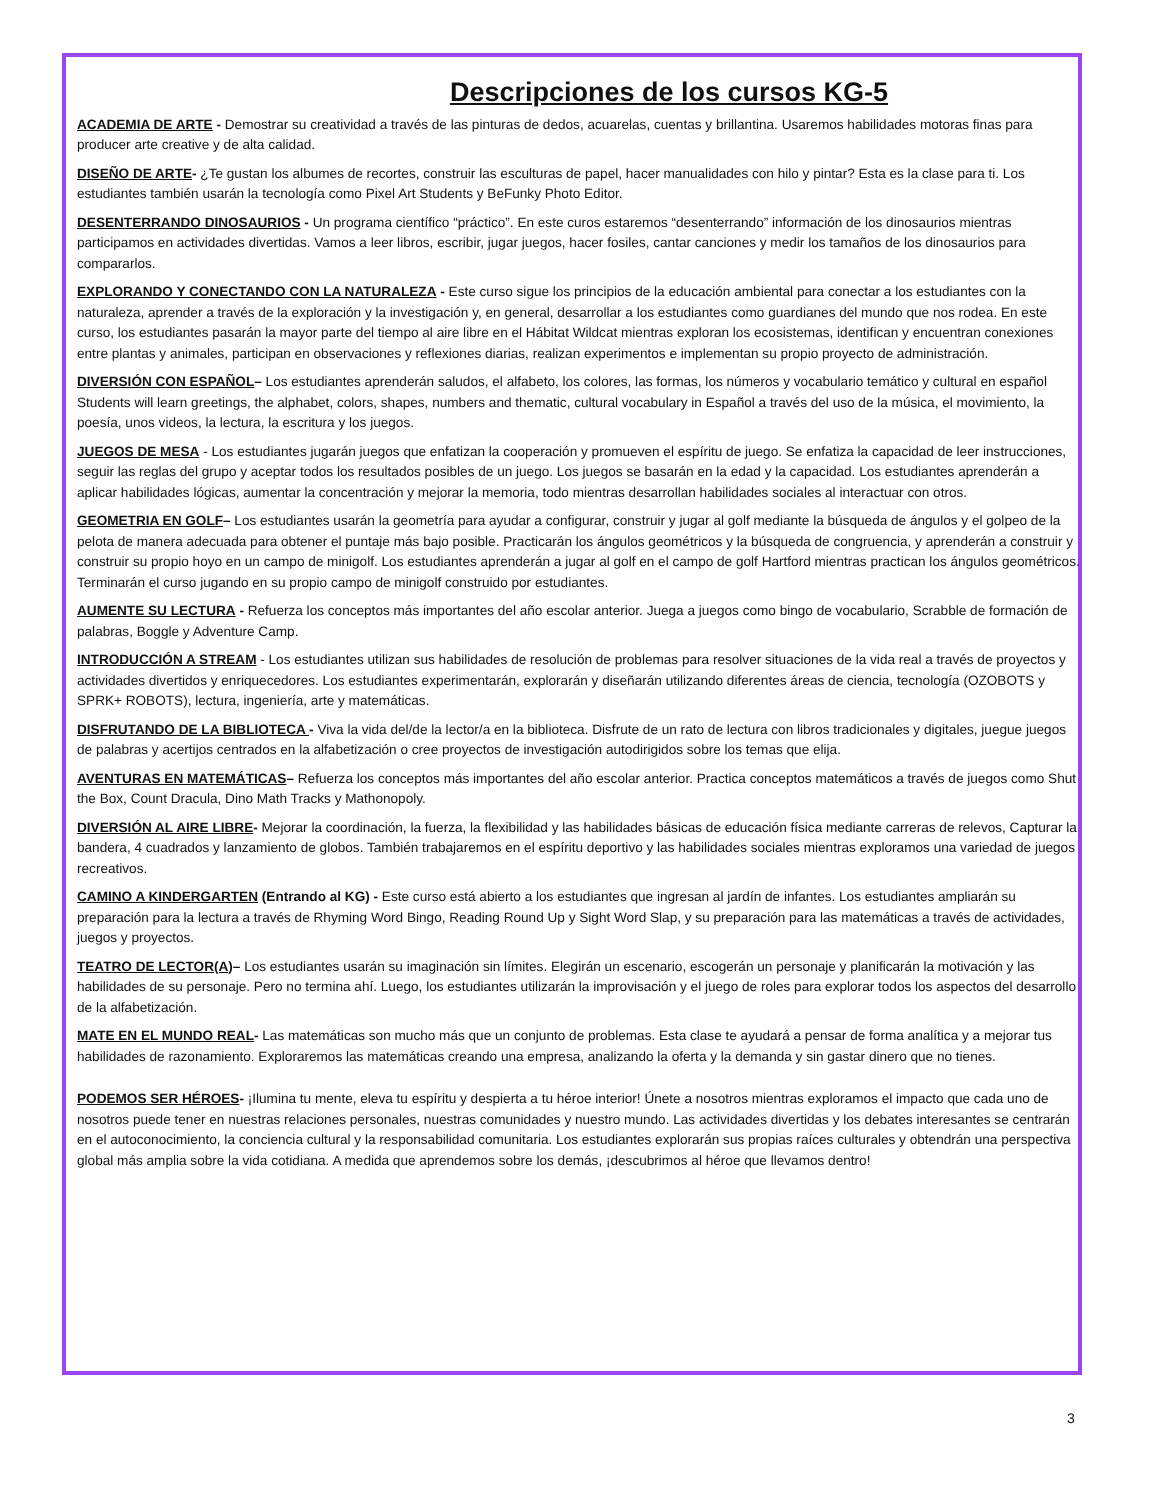Descripciones de los cursos KG-5
ACADEMIA DE ARTE - Demostrar su creatividad a través de las pinturas de dedos, acuarelas, cuentas y brillantina. Usaremos habilidades motoras finas para producer arte creative y de alta calidad.
DISEÑO DE ARTE- ¿Te gustan los albumes de recortes, construir las esculturas de papel, hacer manualidades con hilo y pintar? Esta es la clase para ti. Los estudiantes también usarán la tecnología como Pixel Art Students y BeFunky Photo Editor.
DESENTERRANDO DINOSAURIOS - Un programa científico “práctico”. En este curos estaremos “desenterrando” información de los dinosaurios mientras participamos en actividades divertidas. Vamos a leer libros, escribir, jugar juegos, hacer fosiles, cantar canciones y medir los tamaños de los dinosaurios para compararlos.
EXPLORANDO Y CONECTANDO CON LA NATURALEZA - Este curso sigue los principios de la educación ambiental para conectar a los estudiantes con la naturaleza, aprender a través de la exploración y la investigación y, en general, desarrollar a los estudiantes como guardianes del mundo que nos rodea. En este curso, los estudiantes pasarán la mayor parte del tiempo al aire libre en el Hábitat Wildcat mientras exploran los ecosistemas, identifican y encuentran conexiones entre plantas y animales, participan en observaciones y reflexiones diarias, realizan experimentos e implementan su propio proyecto de administración.
DIVERSIÓN CON ESPAÑOL– Los estudiantes aprenderán saludos, el alfabeto, los colores, las formas, los números y vocabulario temático y cultural en español Students will learn greetings, the alphabet, colors, shapes, numbers and thematic, cultural vocabulary in Español a través del uso de la música, el movimiento, la poesía, unos videos, la lectura, la escritura y los juegos.
JUEGOS DE MESA - Los estudiantes jugarán juegos que enfatizan la cooperación y promueven el espíritu de juego. Se enfatiza la capacidad de leer instrucciones, seguir las reglas del grupo y aceptar todos los resultados posibles de un juego. Los juegos se basarán en la edad y la capacidad. Los estudiantes aprenderán a aplicar habilidades lógicas, aumentar la concentración y mejorar la memoria, todo mientras desarrollan habilidades sociales al interactuar con otros.
GEOMETRIA EN GOLF– Los estudiantes usarán la geometría para ayudar a configurar, construir y jugar al golf mediante la búsqueda de ángulos y el golpeo de la pelota de manera adecuada para obtener el puntaje más bajo posible. Practicarán los ángulos geométricos y la búsqueda de congruencia, y aprenderán a construir y construir su propio hoyo en un campo de minigolf. Los estudiantes aprenderán a jugar al golf en el campo de golf Hartford mientras practican los ángulos geométricos. Terminarán el curso jugando en su propio campo de minigolf construido por estudiantes.
AUMENTE SU LECTURA - Refuerza los conceptos más importantes del año escolar anterior. Juega a juegos como bingo de vocabulario, Scrabble de formación de palabras, Boggle y Adventure Camp.
INTRODUCCIÓN A STREAM - Los estudiantes utilizan sus habilidades de resolución de problemas para resolver situaciones de la vida real a través de proyectos y actividades divertidos y enriquecedores. Los estudiantes experimentarán, explorarán y diseñarán utilizando diferentes áreas de ciencia, tecnología (OZOBOTS y SPRK+ ROBOTS), lectura, ingeniería, arte y matemáticas.
DISFRUTANDO DE LA BIBLIOTECA - Viva la vida del/de la lector/a en la biblioteca. Disfrute de un rato de lectura con libros tradicionales y digitales, juegue juegos de palabras y acertijos centrados en la alfabetización o cree proyectos de investigación autodirigidos sobre los temas que elija.
AVENTURAS EN MATEMÁTICAS– Refuerza los conceptos más importantes del año escolar anterior. Practica conceptos matemáticos a través de juegos como Shut the Box, Count Dracula, Dino Math Tracks y Mathonopoly.
DIVERSIÓN AL AIRE LIBRE- Mejorar la coordinación, la fuerza, la flexibilidad y las habilidades básicas de educación física mediante carreras de relevos, Capturar la bandera, 4 cuadrados y lanzamiento de globos. También trabajaremos en el espíritu deportivo y las habilidades sociales mientras exploramos una variedad de juegos recreativos.
CAMINO A KINDERGARTEN (Entrando al KG) - Este curso está abierto a los estudiantes que ingresan al jardín de infantes. Los estudiantes ampliarán su preparación para la lectura a través de Rhyming Word Bingo, Reading Round Up y Sight Word Slap, y su preparación para las matemáticas a través de actividades, juegos y proyectos.
TEATRO DE LECTOR(A)– Los estudiantes usarán su imaginación sin límites. Elegirán un escenario, escogerán un personaje y planificarán la motivación y las habilidades de su personaje. Pero no termina ahí. Luego, los estudiantes utilizarán la improvisación y el juego de roles para explorar todos los aspectos del desarrollo de la alfabetización.
MATE EN EL MUNDO REAL- Las matemáticas son mucho más que un conjunto de problemas. Esta clase te ayudará a pensar de forma analítica y a mejorar tus habilidades de razonamiento. Exploraremos las matemáticas creando una empresa, analizando la oferta y la demanda y sin gastar dinero que no tienes.
PODEMOS SER HÉROES- ¡Ilumina tu mente, eleva tu espíritu y despierta a tu héroe interior! Únete a nosotros mientras exploramos el impacto que cada uno de nosotros puede tener en nuestras relaciones personales, nuestras comunidades y nuestro mundo. Las actividades divertidas y los debates interesantes se centrarán en el autoconocimiento, la conciencia cultural y la responsabilidad comunitaria. Los estudiantes explorarán sus propias raíces culturales y obtendrán una perspectiva global más amplia sobre la vida cotidiana. A medida que aprendemos sobre los demás, ¡descubrimos al héroe que llevamos dentro!
3